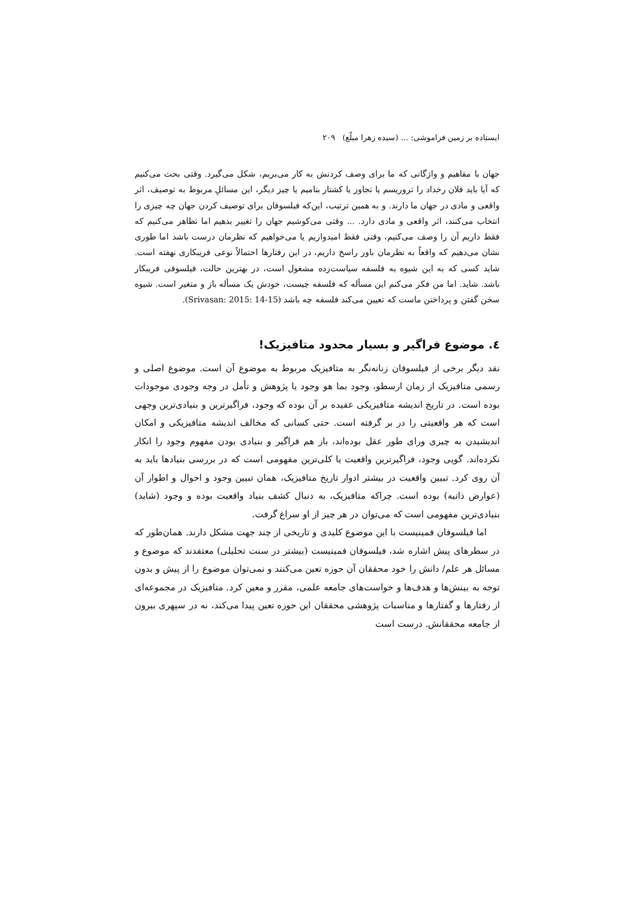ایستاده بر زمین فراموشی: ... (سیده زهرا مبلّغ) ۲۰۹
جهان با مفاهیم و واژگانی که ما برای وصف کردنش به کار می‌بریم، شکل می‌گیرد. وقتی بحث می‌کنیم که آیا باید فلان رخداد را تروریسم یا تجاوز یا کشتار بنامیم یا چیز دیگر، این مسائلِ مربوط به توصیف، اثر واقعی و مادی در جهان ما دارند. و به همین ترتیب، این‌که فیلسوفان برای توصیف کردن جهان چه چیزی را انتخاب می‌کنند، اثر واقعی و مادی دارد. ... وقتی می‌کوشیم جهان را تغییر بدهیم اما تظاهر می‌کنیم که فقط داریم آن را وصف می‌کنیم، وقتی فقط امیدواریم یا می‌خواهیم که نظرمان درست باشد اما طوری نشان می‌دهیم که واقعاً به نظرمان باور راسخ داریم، در این رفتارها احتمالاً نوعی فریبکاری نهفته است. شاید کسی که به این شیوه به فلسفه سیاست‌زده مشغول است، در بهترین حالت، فیلسوفی فریبکار باشد. شاید. اما من فکر می‌کنم این مسأله که فلسفه چیست، خودش یک مسأله باز و متغیر است. شیوه سخن گفتن و پرداختن ماست که تعیین می‌کند فلسفه چه باشد (Srivasan: 2015: 14-15).
٤. موضوع فراگیر و بسیار محدود متافیزیک!
نقد دیگر برخی از فیلسوفان زنانه‌نگر به متافیزیک مربوط به موضوع آن است. موضوع اصلی و رسمی متافیزیک از زمان ارسطو، وجود بما هو وجود یا پژوهش و تأمل در وجه وجودی موجودات بوده است. در تاریخ اندیشه متافیزیکی عقیده بر آن بوده که وجود، فراگیرترین و بنیادی‌ترین وجهی است که هر واقعیتی را در بر گرفته است. حتی کسانی که مخالف اندیشه متافیزیکی و امکان اندیشیدن به چیزی ورای طور عقل بوده‌اند، باز هم فراگیر و بنیادی بودن مفهوم وجود را انکار نکرده‌اند. گویی وجود، فراگیرترین واقعیت یا کلی‌ترین مفهومی است که در بررسی بنیادها باید به آن روی کرد. تبیین واقعیت در بیشتر ادوار تاریخ متافیزیک، همان تبیین وجود و احوال و اطوار آن (عوارض ذاتیه) بوده است. چراکه متافیزیک، به دنبال کشف بنیاد واقعیت بوده و وجود (شاید) بنیادی‌ترین مفهومی است که می‌توان در هر چیز از او سراغ گرفت.
اما فیلسوفان فمینیست با این موضوع کلیدی و تاریخی از چند جهت مشکل دارند. همان‌طور که در سطرهای پیش اشاره شد، فیلسوفان فمینیست (بیشتر در سنت تحلیلی) معتقدند که موضوع و مسائل هر علم/ دانش را خود محققان آن حوزه تعین می‌کنند و نمی‌توان موضوع را از پیش و بدون توجه به بینش‌ها و هدف‌ها و خواست‌های جامعه علمی، مقرر و معین کرد. متافیزیک در مجموعه‌ای از رفتارها و گفتارها و مناسبات پژوهشی محققان این حوزه تعین پیدا می‌کند، نه در سپهری بیرون از جامعه محققانش. درست است